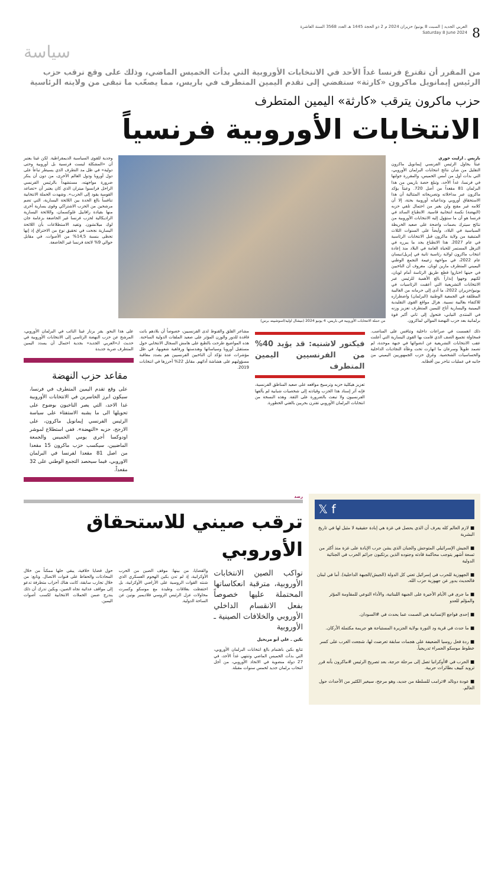8
العربي الجديد | السبت 8 يونيو/ حزيران 2024 م 2 ذو الحجة 1445 هـ العدد 3568 السنة العاشرة
Saturday 8 June 2024
سياسة
من المقرر أن تقترع فرنسا غداً الأحد في الانتخابات الأوروبية التي بدأت الخميس الماضي، وذلك على وقع ترقب حزب الرئيس إيمانويل ماكرون «كارثة» ستفضي إلى تقدم اليمين المتطرف في باريس، مما يصعّب ما تبقى من ولايته الرئاسية
حزب ماكرون يترقب «كارثة» اليمين المتطرف
الانتخابات الأوروبية فرنسياً
باريس ـ ارليت خوري
عبثاً يحاول الرئيس الفرنسي إيمانويل ماكرون التقليل من شأن نتائج انتخابات البرلمان الأوروبي، التي بدأت أول من أمس الخميس، والمقررة جولتها في فرنسا، غداً الأحد، وتبلغ حصة باريس من هذا البرلمان 81 مقعداً من أصل 720. وعبثاً يؤكد ماكرون عبر مداخلاته وتصريحاته المتتالية أن هذا الاستحقاق أوروبي وتداعياته أوروبية بحتة، إلا أن كلامه غير مقنع ولن يغير من احتمال تلقي حزبه (النهضة) نكسة انتخابية قاسية. الانطباع السائد في فرنسا هو أن ما ستؤول إليه الانتخابات الأوروبية من نتائج سيترك بصمات واضحة على صعيد الخريطة السياسية في البلاد، وأيضاً على السنوات الثلاث المتبقية من ولاية ماكرون قبل الانتخابات الرئاسية في عام 2027. هذا الانطباع يجد ما يبرره في الترهل المستمر للحياة العامة في البلاد منذ إعادة انتخاب ماكرون لولاية رئاسية ثانية في إبريل/نيسان عام 2022، في مواجهة زعيمة التجمع الوطني اليميني المتطرف مارين لوبان. معروف أن الناخبين في حينها اختاروا قطع طريق الرئاسة أمام لوبان، لكنهم وجهوا إنذاراً بالغ الأهمية للرئيس عبر الانتخابات التشريعية التي أعقبت الرئاسيات في يونيو/حزيران 2022، ما أدى إلى حرمانه من الغالبية المطلقة في الجمعية الوطنية (البرلمان) واضطراره للاكتفاء بغالبية نسبية. هزال مواقع القوى التقليدية اليمينية واليسارية أتاح لليمين المتطرف تعزيز وزنه في المنتدى النيابي، فتحول إلى ثاني أكبر قوة برلمانية بعد حزب النهضة الموالي لماكرون.
من حملة الانتخابات الأوروبية في باريس، 4 يونيو 2024 (ميشال اوليه/اسوشييتد برس)
وجدية للقوى السياسية الديمقراطية. لكن غيتا يعتبر أن «المشكلة ليست فرنسية بل أوروبية وحتى دولية» في ظل مد التطرف الذي يسيطر تباعاً على دول أوروبا ودول العالم الأخرى، من دون أن ينكر ضرورة مواجهته، مستشهداً بالرئيس الفرنسي الراحل فرانسوا ميتران الذي كان يعتبر أن «تصاعد القومية يقود إلى الحرب». وشهدت الحملة الانتخابية تنافساً بالغ الحدة بين اللائحة اليسارية، التي تضم مرشحين من الحزب الاشتراكي وقوى يسارية أخرى منها بقيادة رافاييل غلوكسمان، واللائحة اليسارية الراديكالية لحزب فرنسا غير الخاضعة بزعامة جان لوك ميلانشون. وتفيد الاستطلاعات بأن اللائحة اليسارية نجحت في تحقيق نوع من الاختراق إذ إنها تحظى بنسبة 14,5% من الأصوات، في مقابل حوالي 9% لائحة فرنسا غير الخاضعة.
ذلك انغمست في صراعات داخلية وتنافس على المناصب. فمحاولة تجميع الصف الذي قامت بها القوى اليسارية التي أعلنت عقب الانتخابات التشريعية عن انضوائها في جبهة موحدة، لم تصمد طويلاً وسرعان ما انهارت تحت وطأة التجاذبات الداخلية والحساسيات الشخصية. وغرق حزب الجمهوريين اليميني من جانبه في عمليات تناحر بين أقطابه.
فيكتور لاشنيه: قد يؤيد 40% من الفرنسيين اليمين المتطرف
تعزيز هيكلية حزبه وترسيخ مواقعه على صعيد المناطق الفرنسية، فإنه آثر إسناد هذا الحزب وقيادته إلى شخصيات شبابية لم يألفها الفرنسيون ولا تبعث بالضرورة على الثقة. وهذه النسخة من انتخابات البرلمان الأوروبي تقترن بحربين بالغتي الخطورة.
مشاعر القلق والقنوط لدى الفرنسيين، خصوصاً أن بلادهم باتت فاقدة للدور والوزن المؤثر على صعيد الملفات الدولية الساخنة. هذه المواضيع طرحت بالطبع على هامش السجال الانتخابي حول مستقبل أوروبا وسياساتها وهندستها ورفاهية شعوبها، في ظل مؤشرات عدة تؤكد أن الناخبين الفرنسيين هم بصدد معاقبة مسؤوليهم على هشاشة أدائهم. مقابل 22% أحرزها في انتخابات 2019.
على هذا النحو. يقر برنار غيتا النائب في البرلمان الأوروبي، المرشح عن حزب النهضة الرئاسي إلى الانتخابات الأوروبية في حديث لـ«العربي الجديد» بجدية احتمال أن يسدد اليمين المتطرف ضربة جديدة
مقاعد حزب النهضة
على وقع تقدم اليمين المتطرف في فرنسا، سيكون ابرز الخاسرين في الانتخابات الأوروبية غدا الاحد، التي يصر الناخبون بوضوح على تحويلها الى ما يشبه الاستفتاء على سياسة الرئيس الفرنسي إيمانويل ماكرون، على الارجح، حزبه «النهضة». ففي استطلاع لموشر اودوكسا أجري يومي الخميس والجمعة الماضيين، سيكسب حزب ماكرون 15 مقعدا من اصل 81 مقعدا لفرنسا في البرلمان الاوروبي، فيما سيحصد التجمع الوطني على 32 مقعداً.
𝕏 f
■ لازم العالم كله يعرف أن الذي يحصل في غزة هي إبادة حقيقية لا مثيل لها في تاريخ البشرية
■ الجيش الإسرائيلي المتوحش والجبان الذي يشن حرب الإبادة على غزة منذ أكثر من تسعة أشهر يتوجب محاكمة قادته وجنوده الذين يرتكبون جرائم الحرب في الجنائية الدولية
■ الجهوزية للحرب في إسرائيل تعني كل الدولة (الجيش/الجبهة الداخلية). أما في لبنان فالحديث يدور عن جهوزية حزب الله.
■ ما جرى في الأيام الأخيرة على الجبهة اللبنانية، والأداء النوعي للمقاومة المؤثر والمؤلم للعدو
■ إحدى فواجع الإنسانية هي الصمت عما يحدث في #السودان.
■ ما حدث في قرية ود النورة بولاية الجزيرة المستباحة هو جريمة مكتملة الأركان.
■ ردة فعل روسيا الضعيفة على هجمات سابقة تعرضت لها، شجعت الغرب على كسر خطوط موسكو الحمراء تدريجياً.
■ الحرب في #أوكرانيا تصل إلى مرحلة حرجة، بعد تصريح الرئيس #ماكرون بأنه قرر تزويد كييف بطائرات حربية.
■ عودة دونالد #ترامب للسلطة من جديد، وهو مرجح، سيغير الكثير من الأحداث حول العالم.
رصد
ترقب صيني للاستحقاق الأوروبي
تواكب الصين الانتخابات الأوروبية، مترقبة انعكاساتها المحتملة عليها خصوصاً بفعل الانقسام الداخلي الأوروبي والخلافات الصينية ـ الأوروبية
بكين ـ علي أبو مريحيل
تتابع بكين باهتمام بالغ انتخابات البرلمان الأوروبي، التي بدأت الخميس الماضي وتنتهي غداً الأحد، في 27 دولة منضوية في الاتحاد الأوروبي، من أجل انتخاب برلمان جديد لخمس سنوات مقبلة.
والقضايا، من بينها: موقف الصين من الحرب الأوكرانية، إذ لم تدن بكين الهجوم العسكري الذي شنته القوات الروسية على الأراضي الأوكرانية، بل احتفظت بعلاقات وطيدة مع موسكو وكسرت محاولات عزل الرئيس الروسي فلاديمير بوتين عن الساحة الدولية.
حول قضايا خلافية، يبقى حلها ممكناً من خلال المحادثات والحفاظ على قنوات الاتصال. وتابع: من خلال تجارب سابقة، كانت هناك أحزاب متطرفة تدعو إلى مواقف عدائية تجاه الصين، وبكين تدرك أن ذلك يندرج ضمن الحملات الانتخابية لكسب أصوات اليمين.